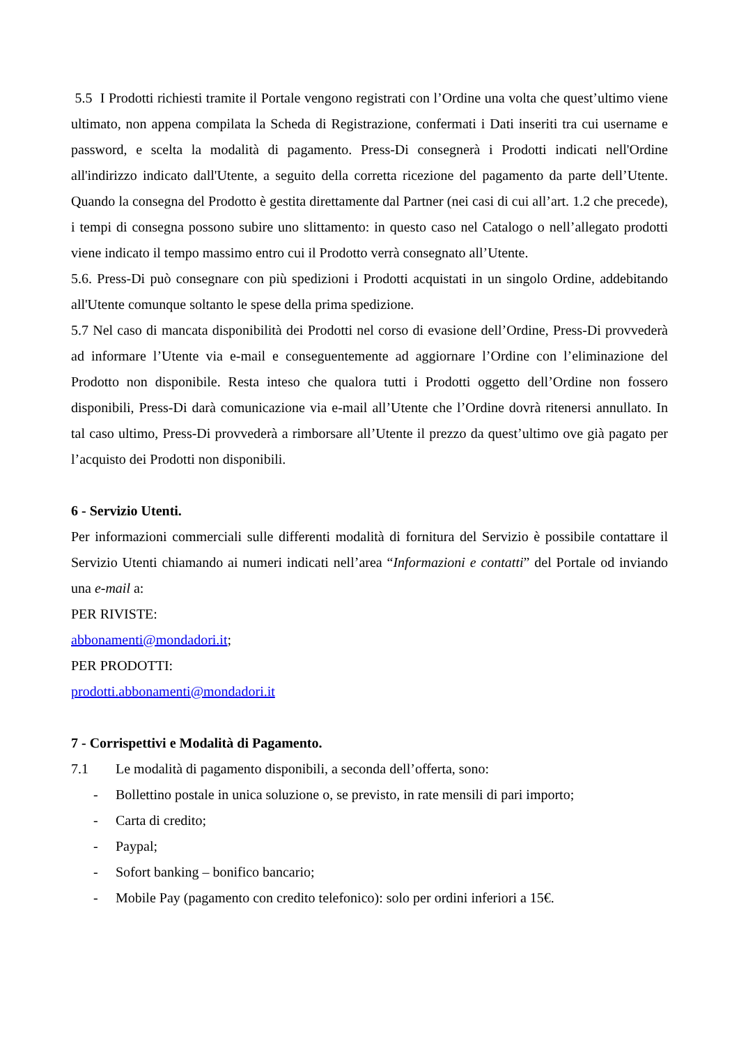5.5 I Prodotti richiesti tramite il Portale vengono registrati con l’Ordine una volta che quest’ultimo viene ultimato, non appena compilata la Scheda di Registrazione, confermati i Dati inseriti tra cui username e password, e scelta la modalità di pagamento. Press-Di consegnerà i Prodotti indicati nell'Ordine all'indirizzo indicato dall'Utente, a seguito della corretta ricezione del pagamento da parte dell’Utente. Quando la consegna del Prodotto è gestita direttamente dal Partner (nei casi di cui all’art. 1.2 che precede), i tempi di consegna possono subire uno slittamento: in questo caso nel Catalogo o nell’allegato prodotti viene indicato il tempo massimo entro cui il Prodotto verrà consegnato all’Utente.
5.6. Press-Di può consegnare con più spedizioni i Prodotti acquistati in un singolo Ordine, addebitando all'Utente comunque soltanto le spese della prima spedizione.
5.7 Nel caso di mancata disponibilità dei Prodotti nel corso di evasione dell’Ordine, Press-Di provvederà ad informare l’Utente via e-mail e conseguentemente ad aggiornare l’Ordine con l’eliminazione del Prodotto non disponibile. Resta inteso che qualora tutti i Prodotti oggetto dell’Ordine non fossero disponibili, Press-Di darà comunicazione via e-mail all’Utente che l’Ordine dovrà ritenersi annullato. In tal caso ultimo, Press-Di provvederà a rimborsare all’Utente il prezzo da quest’ultimo ove già pagato per l’acquisto dei Prodotti non disponibili.
6 - Servizio Utenti.
Per informazioni commerciali sulle differenti modalità di fornitura del Servizio è possibile contattare il Servizio Utenti chiamando ai numeri indicati nell’area “Informazioni e contatti” del Portale od inviando una e-mail a:
PER RIVISTE:
abbonamenti@mondadori.it;
PER PRODOTTI:
prodotti.abbonamenti@mondadori.it
7 - Corrispettivi e Modalità di Pagamento.
7.1 Le modalità di pagamento disponibili, a seconda dell’offerta, sono:
- Bollettino postale in unica soluzione o, se previsto, in rate mensili di pari importo;
- Carta di credito;
- Paypal;
- Sofort banking – bonifico bancario;
- Mobile Pay (pagamento con credito telefonico): solo per ordini inferiori a 15€.